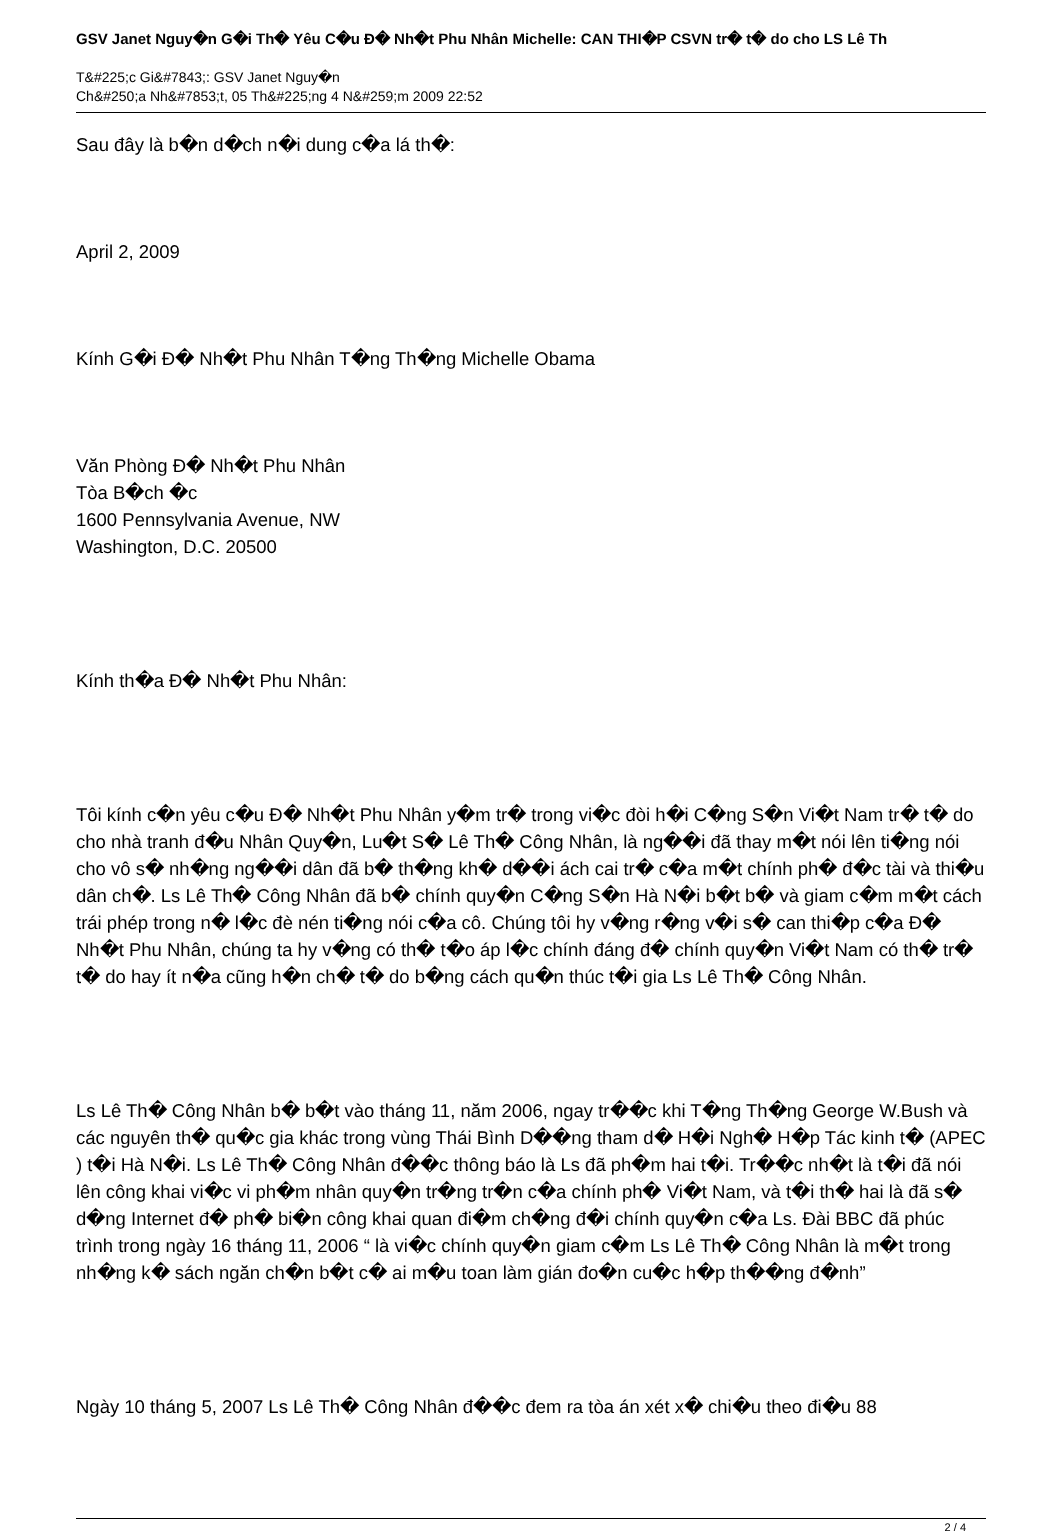GSV Janet Nguy�n G�i Th� Yêu C�u Đ� Nh�t Phu Nhân Michelle: CAN THI�P CSVN tr� t� do cho LS Lê Th
T&#225;c Gi&#7843;: GSV Janet Nguy�n
Ch&#250;a Nh&#7853;t, 05 Th&#225;ng 4 N&#259;m 2009 22:52
Sau đây là b�n d�ch n�i dung c�a lá th�:
April 2, 2009
Kính G�i Đ� Nh�t Phu Nhân T�ng Th�ng Michelle Obama
Văn Phòng Đ� Nh�t Phu Nhân
Tòa B�ch �c
1600 Pennsylvania Avenue, NW
Washington, D.C. 20500
Kính th�a Đ� Nh�t Phu Nhân:
Tôi kính c�n yêu c�u Đ� Nh�t Phu Nhân y�m tr� trong vi�c đòi h�i C�ng S�n Vi�t Nam tr� t� do cho nhà tranh đ�u Nhân Quy�n, Lu�t S� Lê Th� Công Nhân, là ng��i đã thay m�t nói lên ti�ng nói cho vô s� nh�ng ng��i dân đã b� th�ng kh� d��i ách cai tr� c�a m�t chính ph� đ�c tài và thi�u dân ch�. Ls Lê Th� Công Nhân đã b� chính quy�n C�ng S�n Hà N�i b�t b� và giam c�m m�t cách trái phép trong n� l�c đè nén ti�ng nói c�a cô. Chúng tôi hy v�ng r�ng v�i s� can thi�p c�a Đ� Nh�t Phu Nhân, chúng ta hy v�ng có th� t�o áp l�c chính đáng đ� chính quy�n Vi�t Nam có th� tr� t� do hay ít n�a cũng h�n ch� t� do b�ng cách qu�n thúc t�i gia Ls Lê Th� Công Nhân.
Ls Lê Th� Công Nhân b� b�t vào tháng 11, năm 2006, ngay tr��c khi T�ng Th�ng George W.Bush và các nguyên th� qu�c gia khác trong vùng Thái Bình D��ng tham d� H�i Ngh� H�p Tác kinh t� (APEC ) t�i Hà N�i. Ls Lê Th� Công Nhân đ��c thông báo là Ls đã ph�m hai t�i. Tr��c nh�t là t�i đã nói lên công khai vi�c vi ph�m nhân quy�n tr�ng tr�n c�a chính ph� Vi�t Nam, và t�i th� hai là đã s� d�ng Internet đ� ph� bi�n công khai quan đi�m ch�ng đ�i chính quy�n c�a Ls. Đài BBC đã phúc trình trong ngày 16 tháng 11, 2006 “ là vi�c chính quy�n giam c�m Ls Lê Th� Công Nhân là m�t trong nh�ng k� sách ngăn ch�n b�t c� ai m�u toan làm gián đo�n cu�c h�p th��ng đ�nh”
Ngày 10 tháng 5, 2007 Ls Lê Th� Công Nhân đ��c đem ra tòa án xét x� chi�u theo đi�u 88
2 / 4